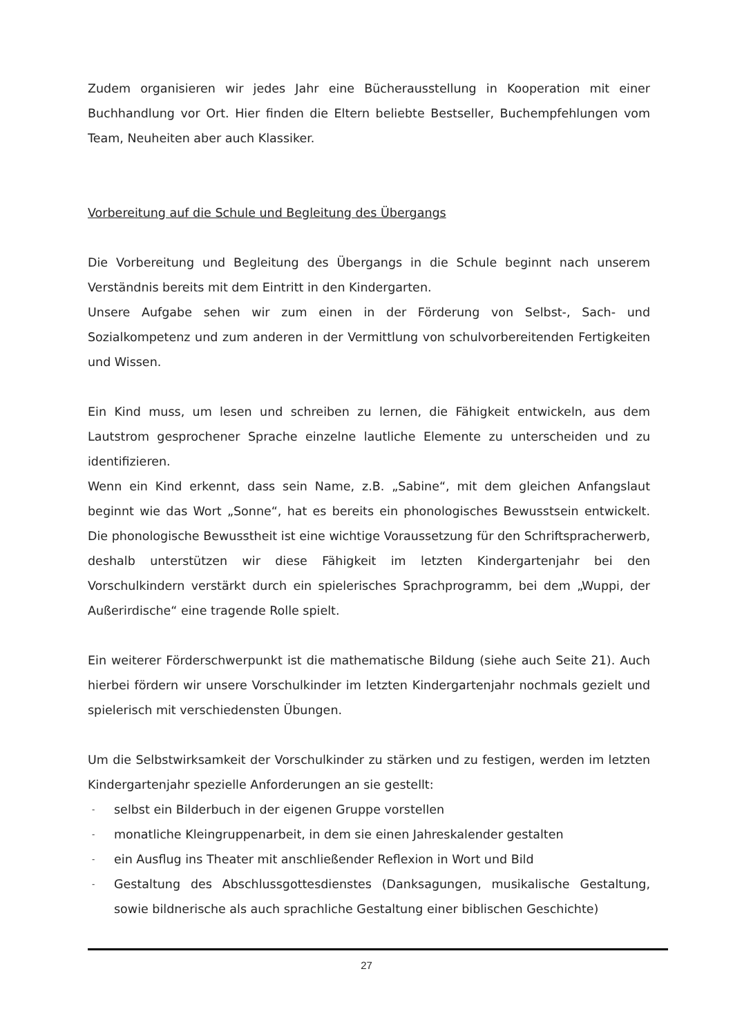Zudem organisieren wir jedes Jahr eine Bücherausstellung in Kooperation mit einer Buchhandlung vor Ort. Hier finden die Eltern beliebte Bestseller, Buchempfehlungen vom Team, Neuheiten aber auch Klassiker.
Vorbereitung auf die Schule und Begleitung des Übergangs
Die Vorbereitung und Begleitung des Übergangs in die Schule beginnt nach unserem Verständnis bereits mit dem Eintritt in den Kindergarten.
Unsere Aufgabe sehen wir zum einen in der Förderung von Selbst-, Sach- und Sozialkompetenz und zum anderen in der Vermittlung von schulvorbereitenden Fertigkeiten und Wissen.
Ein Kind muss, um lesen und schreiben zu lernen, die Fähigkeit entwickeln, aus dem Lautstrom gesprochener Sprache einzelne lautliche Elemente zu unterscheiden und zu identifizieren.
Wenn ein Kind erkennt, dass sein Name, z.B. „Sabine“, mit dem gleichen Anfangslaut beginnt wie das Wort „Sonne“, hat es bereits ein phonologisches Bewusstsein entwickelt. Die phonologische Bewusstheit ist eine wichtige Voraussetzung für den Schriftspracherwerb, deshalb unterstützen wir diese Fähigkeit im letzten Kindergartenjahr bei den Vorschulkindern verstärkt durch ein spielerisches Sprachprogramm, bei dem „Wuppi, der Außerirdische“ eine tragende Rolle spielt.
Ein weiterer Förderschwerpunkt ist die mathematische Bildung (siehe auch Seite 21). Auch hierbei fördern wir unsere Vorschulkinder im letzten Kindergartenjahr nochmals gezielt und spielerisch mit verschiedensten Übungen.
Um die Selbstwirksamkeit der Vorschulkinder zu stärken und zu festigen, werden im letzten Kindergartenjahr spezielle Anforderungen an sie gestellt:
- selbst ein Bilderbuch in der eigenen Gruppe vorstellen
- monatliche Kleingruppenarbeit, in dem sie einen Jahreskalender gestalten
- ein Ausflug ins Theater mit anschließender Reflexion in Wort und Bild
- Gestaltung des Abschlussgottesdienstes (Danksagungen, musikalische Gestaltung, sowie bildnerische als auch sprachliche Gestaltung einer biblischen Geschichte)
27